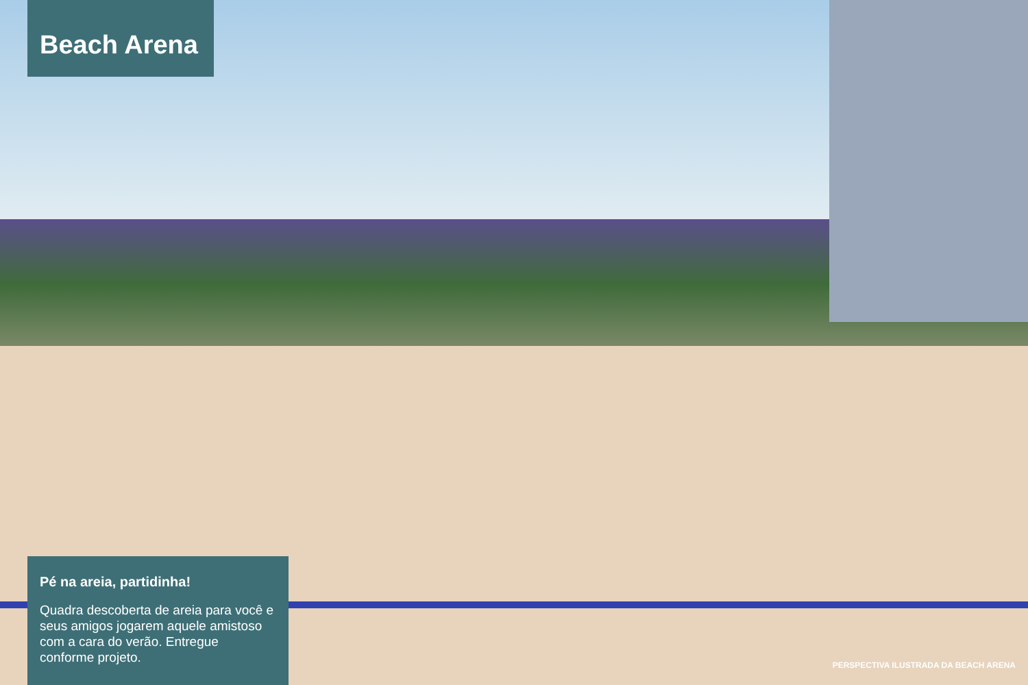Beach Arena
Pé na areia, partidinha!
Quadra descoberta de areia para você e seus amigos jogarem aquele amistoso com a cara do verão. Entregue conforme projeto.
PERSPECTIVA ILUSTRADA DA BEACH ARENA